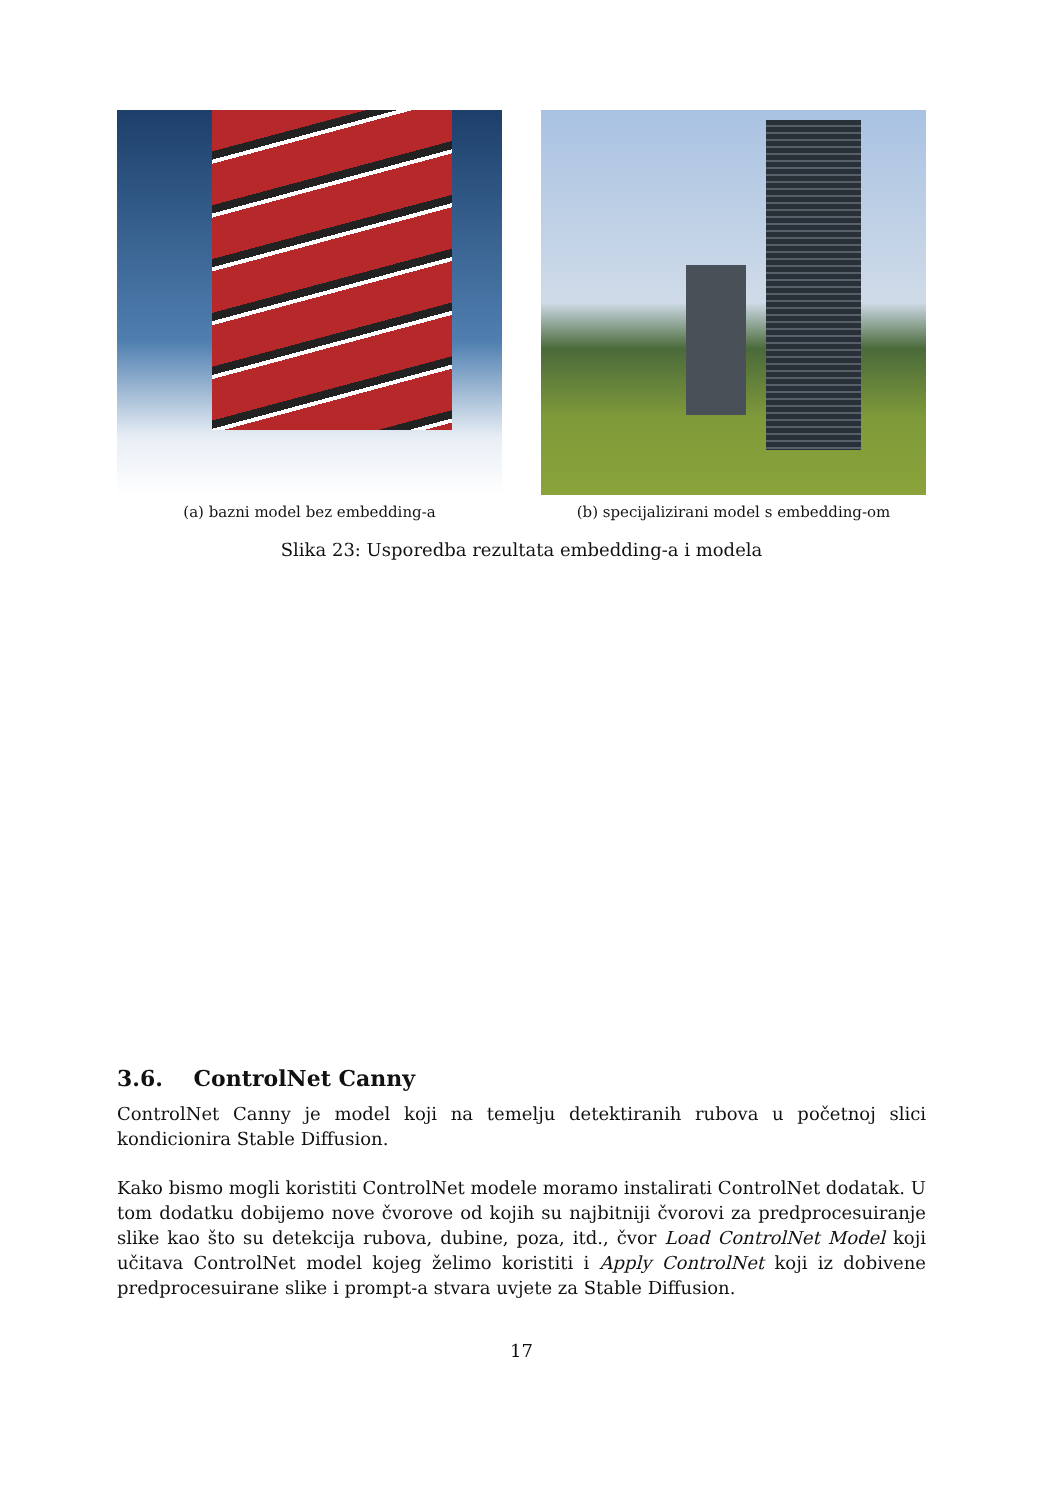(a) bazni model bez embedding-a (b) specijalizirani model s embedding-om
Slika 23: Usporedba rezultata embedding-a i modela
3.6. ControlNet Canny
ControlNet Canny je model koji na temelju detektiranih rubova u početnoj slici kondicionira Stable Diffusion.
Kako bismo mogli koristiti ControlNet modele moramo instalirati ControlNet dodatak. U tom dodatku dobijemo nove čvorove od kojih su najbitniji čvorovi za predprocesuiranje slike kao što su detekcija rubova, dubine, poza, itd., čvor Load ControlNet Model koji učitava ControlNet model kojeg želimo koristiti i Apply ControlNet koji iz dobivene predprocesuirane slike i prompt-a stvara uvjete za Stable Diffusion.
17